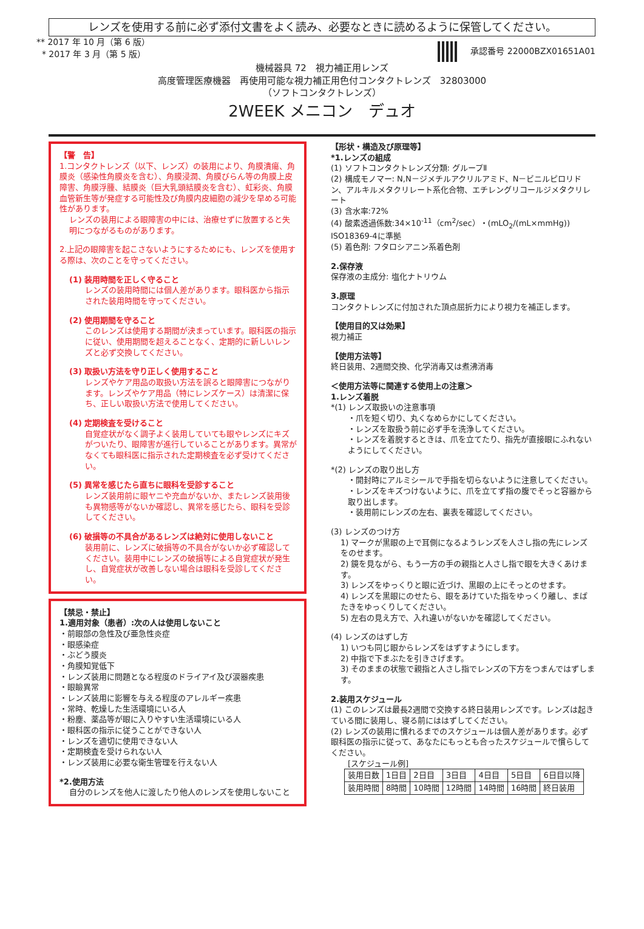レンズを使用する前に必ず添付文書をよく読み、必要なときに読めるように保管してください。
** 2017 年 10 月（第 6 版）
* 2017 年 3 月（第 5 版）
承認番号 22000BZX01651A01
機械器具 72　視力補正用レンズ
高度管理医療機器　再使用可能な視力補正用色付コンタクトレンズ　32803000
（ソフトコンタクトレンズ）
2WEEK メニコン　デュオ
【警　告】
1.コンタクトレンズ（以下、レンズ）の装用により、角膜潰瘍、角膜炎（感染性角膜炎を含む）、角膜浸潤、角膜びらん等の角膜上皮障害、角膜浮腫、結膜炎（巨大乳頭結膜炎を含む）、虹彩炎、角膜血管新生等が発症する可能性及び角膜内皮細胞の減少を早める可能性があります。
レンズの装用による眼障害の中には、治療せずに放置すると失明につながるものがあります。
2.上記の眼障害を起こさないようにするためにも、レンズを使用する際は、次のことを守ってください。
(1) 装用時間を正しく守ること
レンズの装用時間には個人差があります。眼科医から指示された装用時間を守ってください。
(2) 使用期間を守ること
このレンズは使用する期間が決まっています。眼科医の指示に従い、使用期間を超えることなく、定期的に新しいレンズと必ず交換してください。
(3) 取扱い方法を守り正しく使用すること
レンズやケア用品の取扱い方法を誤ると眼障害につながります。レンズやケア用品（特にレンズケース）は清潔に保ち、正しい取扱い方法で使用してください。
(4) 定期検査を受けること
自覚症状がなく調子よく装用していても眼やレンズにキズがついたり、眼障害が進行していることがあります。異常がなくても眼科医に指示された定期検査を必ず受けてください。
(5) 異常を感じたら直ちに眼科を受診すること
レンズ装用前に眼ヤニや充血がないか、またレンズ装用後も異物感等がないか確認し、異常を感じたら、眼科を受診してください。
(6) 破損等の不具合があるレンズは絶対に使用しないこと
装用前に、レンズに破損等の不具合がないか必ず確認してください。装用中にレンズの破損等による自覚症状が発生し、自覚症状が改善しない場合は眼科を受診してください。
【禁忌・禁止】
1.適用対象（患者）:次の人は使用しないこと
・前眼部の急性及び亜急性炎症
・眼感染症
・ぶどう膜炎
・角膜知覚低下
・レンズ装用に問題となる程度のドライアイ及び涙器疾患
・眼瞼異常
・レンズ装用に影響を与える程度のアレルギー疾患
・常時、乾燥した生活環境にいる人
・粉塵、薬品等が眼に入りやすい生活環境にいる人
・眼科医の指示に従うことができない人
・レンズを適切に使用できない人
・定期検査を受けられない人
・レンズ装用に必要な衛生管理を行えない人
*2.使用方法
自分のレンズを他人に渡したり他人のレンズを使用しないこと
【形状・構造及び原理等】
*1.レンズの組成
(1) ソフトコンタクトレンズ分類: グループⅡ
(2) 構成モノマー: N,N－ジメチルアクリルアミド、N－ビニルピロリドン、アルキルメタクリレート系化合物、エチレングリコールジメタクリレート
(3) 含水率:72%
(4) 酸素透過係数:34×10<sup>-11</sup>（cm<sup>2</sup>/sec）・(mLO<sub>2</sub>/(mL×mmHg)) ISO18369-4に準拠
(5) 着色剤: フタロシアニン系着色剤
2.保存液
保存液の主成分: 塩化ナトリウム
3.原理
コンタクトレンズに付加された頂点屈折力により視力を補正します。
【使用目的又は効果】
視力補正
【使用方法等】
終日装用、2週間交換、化学消毒又は煮沸消毒
＜使用方法等に関連する使用上の注意＞
1.レンズ着脱
*(1) レンズ取扱いの注意事項
・爪を短く切り、丸くなめらかにしてください。
・レンズを取扱う前に必ず手を洗浄してください。
・レンズを着脱するときは、爪を立てたり、指先が直接眼にふれないようにしてください。
*(2) レンズの取り出し方
・開封時にアルミシールで手指を切らないように注意してください。
・レンズをキズつけないように、爪を立てず指の腹でそっと容器から取り出します。
・装用前にレンズの左右、裏表を確認してください。
(3) レンズのつけ方
1) マークが黒眼の上で耳側になるようレンズを人さし指の先にレンズをのせます。
2) 鏡を見ながら、もう一方の手の親指と人さし指で眼を大きくあけます。
3) レンズをゆっくりと眼に近づけ、黒眼の上にそっとのせます。
4) レンズを黒眼にのせたら、眼をあけていた指をゆっくり離し、まばたきをゆっくりしてください。
5) 左右の見え方で、入れ違いがないかを確認してください。
(4) レンズのはずし方
1) いつも同じ眼からレンズをはずすようにします。
2) 中指で下まぶたを引きさげます。
3) そのままの状態で親指と人さし指でレンズの下方をつまんではずします。
2.装用スケジュール
(1) このレンズは最長2週間で交換する終日装用レンズです。レンズは起きている間に装用し、寝る前にははずしてください。
(2) レンズの装用に慣れるまでのスケジュールは個人差があります。必ず眼科医の指示に従って、あなたにもっとも合ったスケジュールで慣らしてください。
[スケジュール例]
| 装用日数 | 1日目 | 2日目 | 3日目 | 4日目 | 5日目 | 6日目以降 |
| 装用時間 | 8時間 | 10時間 | 12時間 | 14時間 | 16時間 | 終日装用 |